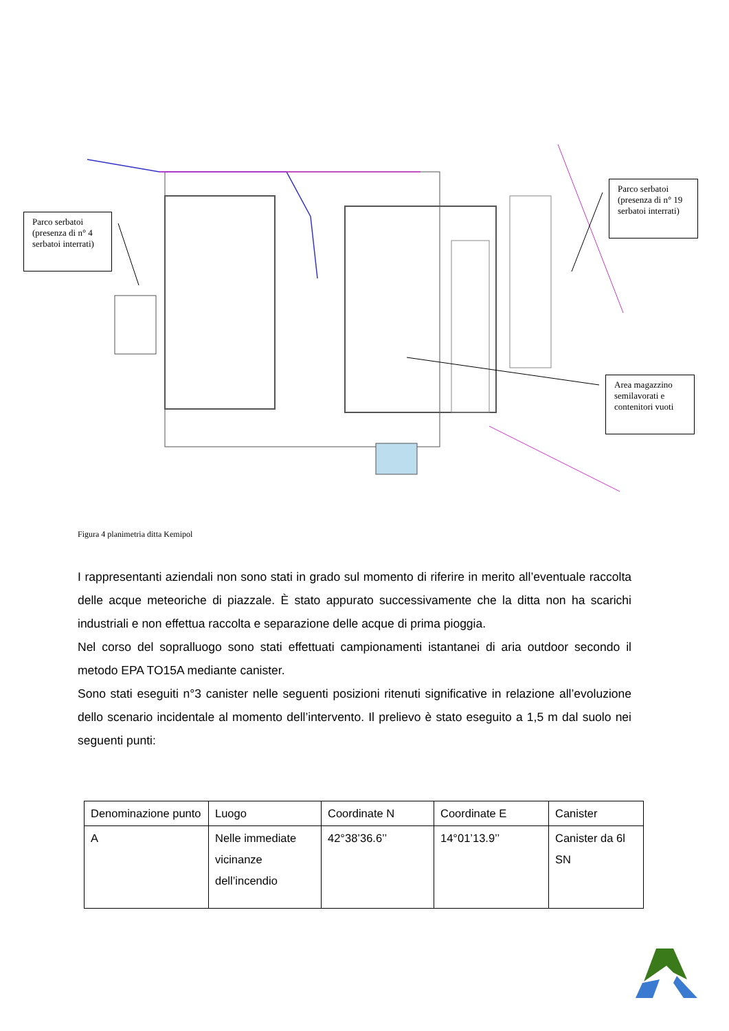Parco serbatoi (presenza di n° 4 serbatoi interrati)
Parco serbatoi (presenza di n° 19 serbatoi interrati)
Area magazzino semilavorati e contenitori vuoti
Figura 4 planimetria ditta Kemipol
I rappresentanti aziendali non sono stati in grado sul momento di riferire in merito all’eventuale raccolta delle acque meteoriche di piazzale. È stato appurato successivamente che la ditta non ha scarichi industriali e non effettua raccolta e separazione delle acque di prima pioggia.
Nel corso del sopralluogo sono stati effettuati campionamenti istantanei di aria outdoor secondo il metodo EPA TO15A mediante canister.
Sono stati eseguiti n°3 canister nelle seguenti posizioni ritenuti significative in relazione all’evoluzione dello scenario incidentale al momento dell’intervento. Il prelievo è stato eseguito a 1,5 m dal suolo nei seguenti punti:
| Denominazione punto | Luogo | Coordinate N | Coordinate E | Canister |
| A | Nelle immediate vicinanze dell’incendio | 42°38’36.6’’ | 14°01’13.9’’ | Canister da 6l SN |